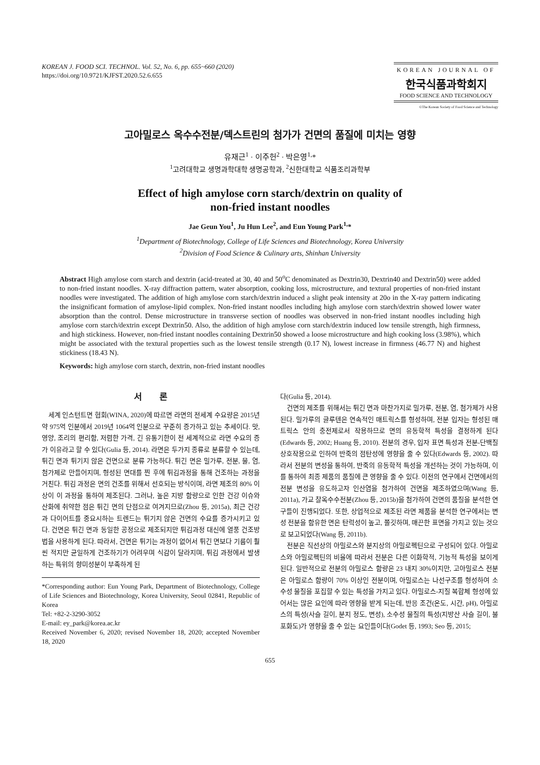KOREAN J. FOOD SCI. TECHNOL. Vol. 52, No. 6, pp. 655~660 (2020)
https://doi.org/10.9721/KJFST.2020.52.6.655
KOREAN JOURNAL OF
한국식품과학회지
FOOD SCIENCE AND TECHNOLOGY
©The Korean Society of Food Science and Technology
고아밀로스 옥수수전분/덱스트린의 첨가가 건면의 품질에 미치는 영향
유재근<sup>1</sup> · 이주헌<sup>2</sup> · 박은영<sup>1,</sup>*
<sup>1</sup> 고려대학교 생명과학대학 생명공학과, <sup>2</sup>신한대학교 식품조리과학부
Effect of high amylose corn starch/dextrin on quality of
non-fried instant noodles
Jae Geun You<sup>1</sup>, Ju Hun Lee<sup>2</sup>, and Eun Young Park<sup>1,</sup>*
<sup>1</sup> Department of Biotechnology, College of Life Sciences and Biotechnology, Korea University
<sup>2</sup> Division of Food Science & Culinary arts, Shinhan University
Abstract High amylose corn starch and dextrin (acid-treated at 30, 40 and 50<sup>o</sup>C denominated as Dextrin30, Dextrin40 and Dextrin50) were added to non-fried instant noodles. X-ray diffraction pattern, water absorption, cooking loss, microstructure, and textural properties of non-fried instant noodles were investigated. The addition of high amylose corn starch/dextrin induced a slight peak intensity at 20o in the X-ray pattern indicating the insignificant formation of amylose-lipid complex. Non-fried instant noodles including high amylose corn starch/dextrin showed lower water absorption than the control. Dense microstructure in transverse section of noodles was observed in non-fried instant noodles including high amylose corn starch/dextrin except Dextrin50. Also, the addition of high amylose corn starch/dextrin induced low tensile strength, high firmness, and high stickiness. However, non-fried instant noodles containing Dextrin50 showed a loose microstructure and high cooking loss (3.98%), which might be associated with the textural properties such as the lowest tensile strength (0.17 N), lowest increase in firmness (46.77 N) and highest stickiness (18.43 N).
Keywords: high amylose corn starch, dextrin, non-fried instant noodles
서　　론
세계 인스턴트면 협회(WINA, 2020)에 따르면 라면의 전세계 수요량은 2015년 약 975억 인분에서 2019년 1064억 인분으로 꾸준히 증가하고 있는 추세이다. 맛, 영양, 조리의 편리함, 저렴한 가격, 긴 유통기한이 전 세계적으로 라면 수요의 증가 이유라고 할 수 있다(Gulia 등, 2014). 라면은 두가지 종류로 분류할 수 있는데, 튀긴 면과 튀기지 않은 건면으로 분류 가능하다. 튀긴 면은 밀가루, 전분, 물, 염, 첨가제로 만들어지며, 형성된 면대를 찐 후에 튀김과정을 통해 건조하는 과정을 거친다. 튀김 과정은 면의 건조를 위해서 선호되는 방식이며, 라면 제조의 80% 이상이 이 과정을 통하여 제조된다. 그러나, 높은 지방 함량으로 인한 건강 이슈와 산화에 취약한 점은 튀긴 면의 단점으로 여겨지므로(Zhou 등, 2015a), 최근 건강과 다이어트를 중요시하는 트렌드는 튀기지 않은 건면의 수요를 증가시키고 있다. 건면은 튀긴 면과 동일한 공정으로 제조되지만 튀김과정 대신에 열풍 건조방법을 사용하게 된다. 따라서, 건면은 튀기는 과정이 없어서 튀긴 면보다 기름이 훨씬 적지만 균일하게 건조하기가 어려우며 식감이 달라지며, 튀김 과정에서 발생하는 특위의 향미성분이 부족하게 된
*Corresponding author: Eun Young Park, Department of Biotechnology, College of Life Sciences and Biotechnology, Korea University, Seoul 02841, Republic of Korea
Tel: +82-2-3290-3052
E-mail: ey_park@korea.ac.kr
Received November 6, 2020; revised November 18, 2020; accepted November 18, 2020
다(Gulia 등, 2014).
건면의 제조를 위해서는 튀긴 면과 마찬가지로 밀가루, 전분, 염, 첨가제가 사용된다. 밀가루의 글루텐은 연속적인 매트릭스를 형성하며, 전분 입자는 형성된 매트릭스 안의 충전제로서 작용하므로 면의 유동학적 특성을 결정하게 된다(Edwards 등, 2002; Huang 등, 2010). 전분의 경우, 입자 표면 특성과 전분-단백질 상호작용으로 인하여 반죽의 점탄성에 영향을 줄 수 있다(Edwards 등, 2002). 따라서 전분의 변성을 통하여, 반죽의 유동학적 특성을 개선하는 것이 가능하며, 이를 통하여 최종 제품의 품질에 큰 영향을 줄 수 있다. 이전의 연구에서 건면에서의 전분 변성을 유도하고자 인산염을 첨가하여 건면을 제조하였으며(Wang 등, 2011a), 가교 찰옥수수전분(Zhou 등, 2015b)을 첨가하여 건면의 품질을 분석한 연구들이 진행되었다. 또한, 상업적으로 제조된 라면 제품을 분석한 연구에서는 변성 전분을 함유한 면은 탄력성이 높고, 쫄깃하며, 매끈한 표면을 가지고 있는 것으로 보고되었다(Wang 등, 2011b).
전분은 직선상의 아밀로스와 분지상의 아밀로펙틴으로 구성되어 있다. 아밀로스와 아밀로펙틴의 비율에 따라서 전분은 다른 이화학적, 기능적 특성을 보이게 된다. 일반적으로 전분의 아밀로스 함량은 23 내지 30%이지만, 고아밀로스 전분은 아밀로스 함량이 70% 이상인 전분이며, 아밀로스는 나선구조를 형성하여 소수성 물질을 포집할 수 있는 특성을 가지고 있다. 아밀로스-지질 복합체 형성에 있어서는 많은 요인에 따라 영향을 받게 되는데, 반응 조건(온도, 시간, pH), 아밀로스의 특성(사슬 길이, 분지 정도, 변성), 소수성 물질의 특성(지방산 사슬 길이, 불포화도)가 영향을 줄 수 있는 요인들이다(Godet 등, 1993; Seo 등, 2015;
655